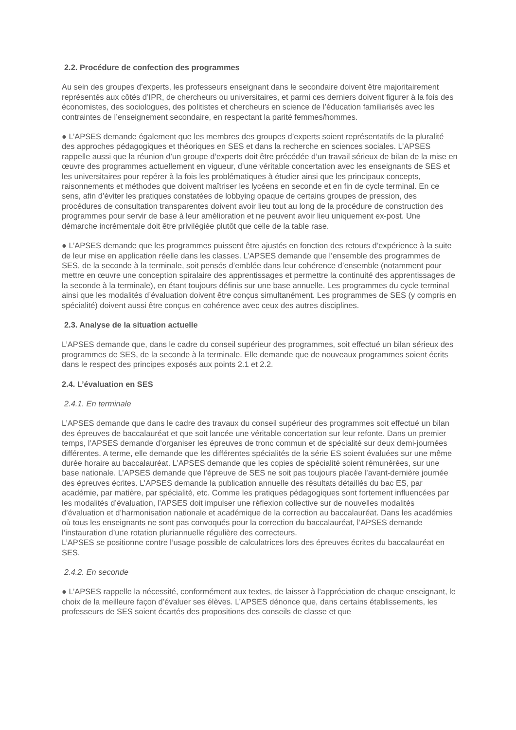2.2. Procédure de confection des programmes
Au sein des groupes d’experts, les professeurs enseignant dans le secondaire doivent être majoritairement représentés aux côtés d’IPR, de chercheurs ou universitaires, et parmi ces derniers doivent figurer à la fois des économistes, des sociologues, des politistes et chercheurs en science de l’éducation familiarisés avec les contraintes de l’enseignement secondaire, en respectant la parité femmes/hommes.
● L’APSES demande également que les membres des groupes d’experts soient représentatifs de la pluralité des approches pédagogiques et théoriques en SES et dans la recherche en sciences sociales. L’APSES rappelle aussi que la réunion d’un groupe d’experts doit être précédée d’un travail sérieux de bilan de la mise en œuvre des programmes actuellement en vigueur, d’une véritable concertation avec les enseignants de SES et les universitaires pour repérer à la fois les problématiques à étudier ainsi que les principaux concepts, raisonnements et méthodes que doivent maîtriser les lycéens en seconde et en fin de cycle terminal. En ce sens, afin d’éviter les pratiques constatées de lobbying opaque de certains groupes de pression, des procédures de consultation transparentes doivent avoir lieu tout au long de la procédure de construction des programmes pour servir de base à leur amélioration et ne peuvent avoir lieu uniquement ex-post. Une démarche incrémentale doit être privilégiée plutôt que celle de la table rase.
● L’APSES demande que les programmes puissent être ajustés en fonction des retours d’expérience à la suite de leur mise en application réelle dans les classes. L’APSES demande que l’ensemble des programmes de SES, de la seconde à la terminale, soit pensés d’emblée dans leur cohérence d’ensemble (notamment pour mettre en œuvre une conception spiralaire des apprentissages et permettre la continuité des apprentissages de la seconde à la terminale), en étant toujours définis sur une base annuelle. Les programmes du cycle terminal ainsi que les modalités d’évaluation doivent être conçus simultanément. Les programmes de SES (y compris en spécialité) doivent aussi être conçus en cohérence avec ceux des autres disciplines.
2.3. Analyse de la situation actuelle
L’APSES demande que, dans le cadre du conseil supérieur des programmes, soit effectué un bilan sérieux des programmes de SES, de la seconde à la terminale. Elle demande que de nouveaux programmes soient écrits dans le respect des principes exposés aux points 2.1 et 2.2.
2.4. L’évaluation en SES
2.4.1. En terminale
L’APSES demande que dans le cadre des travaux du conseil supérieur des programmes soit effectué un bilan des épreuves de baccalauréat et que soit lancée une véritable concertation sur leur refonte. Dans un premier temps, l’APSES demande d’organiser les épreuves de tronc commun et de spécialité sur deux demi-journées différentes. A terme, elle demande que les différentes spécialités de la série ES soient évaluées sur une même durée horaire au baccalauréat. L’APSES demande que les copies de spécialité soient rémunérées, sur une base nationale. L’APSES demande que l’épreuve de SES ne soit pas toujours placée l’avant-dernière journée des épreuves écrites. L’APSES demande la publication annuelle des résultats détaillés du bac ES, par académie, par matière, par spécialité, etc. Comme les pratiques pédagogiques sont fortement influencées par les modalités d’évaluation, l’APSES doit impulser une réflexion collective sur de nouvelles modalités d’évaluation et d’harmonisation nationale et académique de la correction au baccalauréat. Dans les académies où tous les enseignants ne sont pas convoqués pour la correction du baccalauréat, l’APSES demande l’instauration d’une rotation pluriannuelle régulière des correcteurs.
L’APSES se positionne contre l’usage possible de calculatrices lors des épreuves écrites du baccalauréat en SES.
2.4.2. En seconde
● L’APSES rappelle la nécessité, conformément aux textes, de laisser à l’appréciation de chaque enseignant, le choix de la meilleure façon d’évaluer ses élèves. L’APSES dénonce que, dans certains établissements, les professeurs de SES soient écartés des propositions des conseils de classe et que